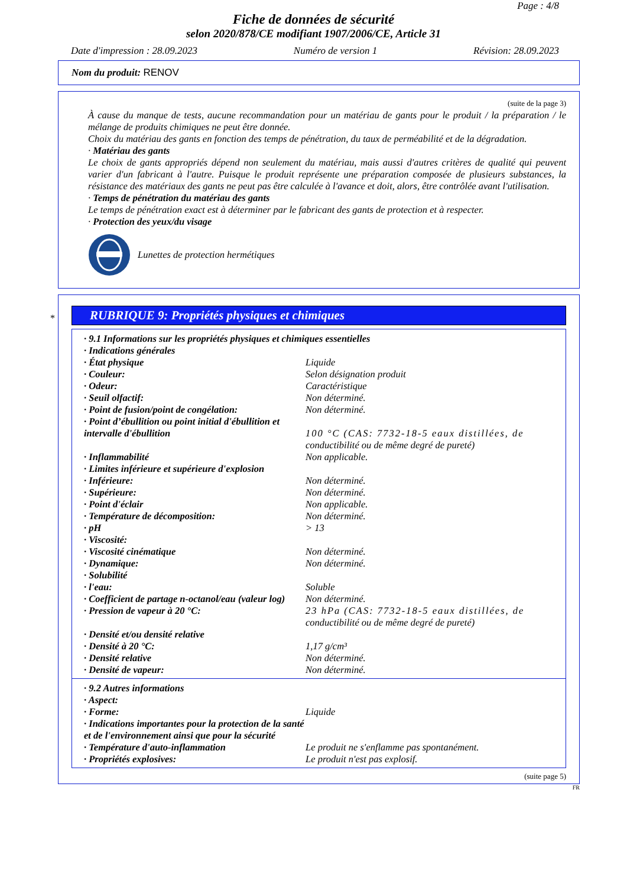Page : 4/8
Fiche de données de sécurité
selon 2020/878/CE modifiant 1907/2006/CE, Article 31
Date d'impression : 28.09.2023 Numéro de version 1 Révision: 28.09.2023
Nom du produit: RENOV
(suite de la page 3)
À cause du manque de tests, aucune recommandation pour un matériau de gants pour le produit / la préparation / le mélange de produits chimiques ne peut être donnée.
Choix du matériau des gants en fonction des temps de pénétration, du taux de perméabilité et de la dégradation.
· Matériau des gants
Le choix de gants appropriés dépend non seulement du matériau, mais aussi d'autres critères de qualité qui peuvent varier d'un fabricant à l'autre. Puisque le produit représente une préparation composée de plusieurs substances, la résistance des matériaux des gants ne peut pas être calculée à l'avance et doit, alors, être contrôlée avant l'utilisation.
· Temps de pénétration du matériau des gants
Le temps de pénétration exact est à déterminer par le fabricant des gants de protection et à respecter.
· Protection des yeux/du visage
Lunettes de protection hermétiques
*
RUBRIQUE 9: Propriétés physiques et chimiques
| · 9.1 Informations sur les propriétés physiques et chimiques essentielles | |
| · Indications générales | |
| · État physique | Liquide |
| · Couleur: | Selon désignation produit |
| · Odeur: | Caractéristique |
| · Seuil olfactif: | Non déterminé. |
| · Point de fusion/point de congélation: | Non déterminé. |
| · Point d’ébullition ou point initial d'ébullition et intervalle d'ébullition | 100 °C (CAS: 7732-18-5 eaux distillées, de conductibilité ou de même degré de pureté) |
| · Inflammabilité | Non applicable. |
| · Limites inférieure et supérieure d'explosion | |
| · Inférieure: | Non déterminé. |
| · Supérieure: | Non déterminé. |
| · Point d'éclair | Non applicable. |
| · Température de décomposition: | Non déterminé. |
| · pH | > 13 |
| · Viscosité: | |
| · Viscosité cinématique | Non déterminé. |
| · Dynamique: | Non déterminé. |
| · Solubilité | |
| · l'eau: | Soluble |
| · Coefficient de partage n-octanol/eau (valeur log) | Non déterminé. |
| · Pression de vapeur à 20 °C: | 23 hPa (CAS: 7732-18-5 eaux distillées, de conductibilité ou de même degré de pureté) |
| · Densité et/ou densité relative | |
| · Densité à 20 °C: | 1,17 g/cm³ |
| · Densité relative | Non déterminé. |
| · Densité de vapeur: | Non déterminé. |
| · 9.2 Autres informations | |
| · Aspect: | |
| · Forme: | Liquide |
| · Indications importantes pour la protection de la santé et de l'environnement ainsi que pour la sécurité | |
| · Température d'auto-inflammation | Le produit ne s'enflamme pas spontanément. |
| · Propriétés explosives: | Le produit n'est pas explosif. |
(suite page 5)
FR